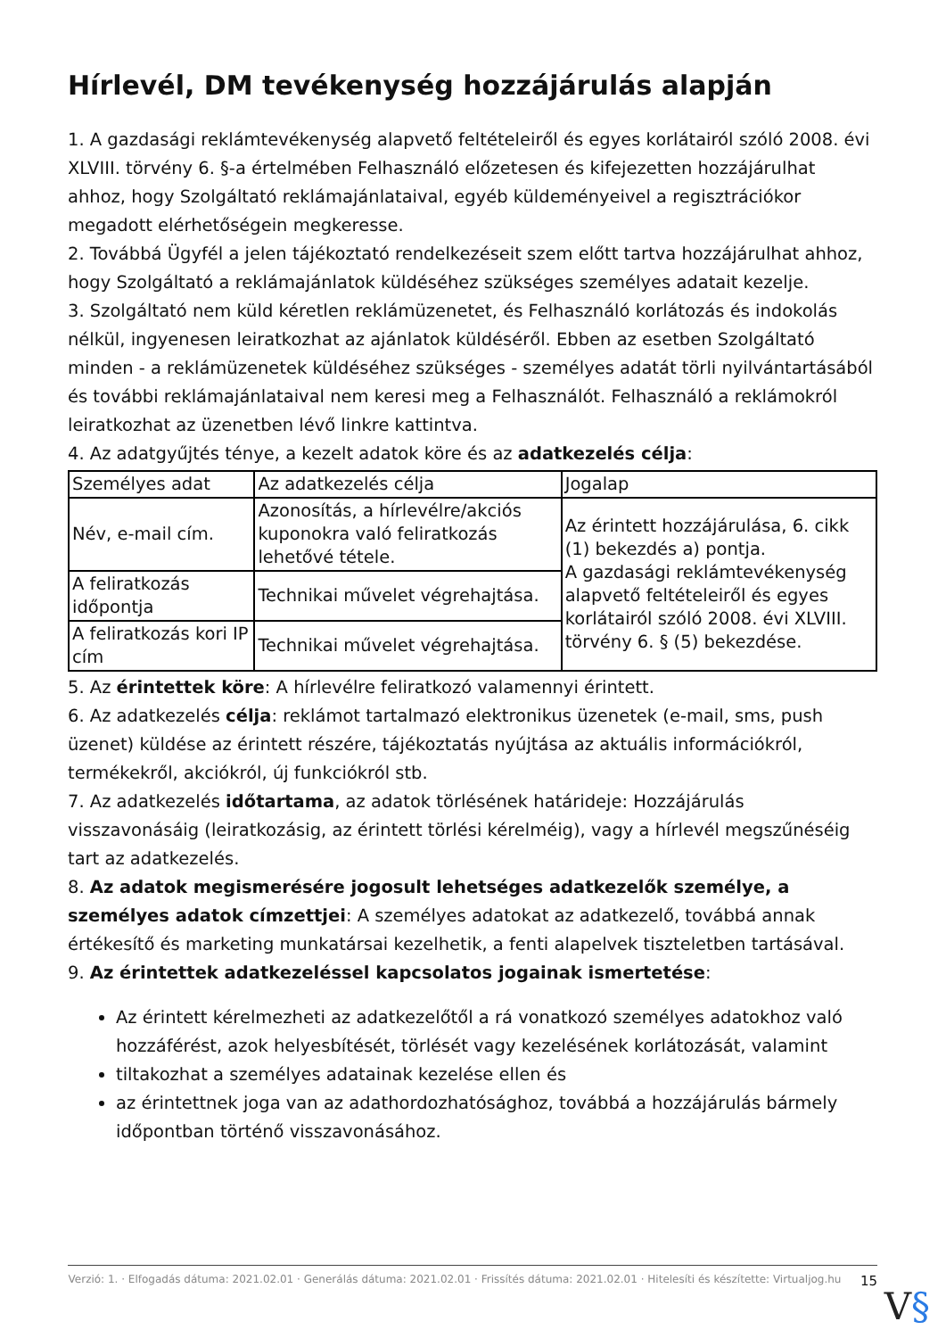Hírlevél, DM tevékenység hozzájárulás alapján
1. A gazdasági reklámtevékenység alapvető feltételeiről és egyes korlátairól szóló 2008. évi XLVIII. törvény 6. §-a értelmében Felhasználó előzetesen és kifejezetten hozzájárulhat ahhoz, hogy Szolgáltató reklámajánlataival, egyéb küldeményeivel a regisztrációkor megadott elérhetőségein megkeresse.
2. Továbbá Ügyfél a jelen tájékoztató rendelkezéseit szem előtt tartva hozzájárulhat ahhoz, hogy Szolgáltató a reklámajánlatok küldéséhez szükséges személyes adatait kezelje.
3. Szolgáltató nem küld kéretlen reklámüzenetet, és Felhasználó korlátozás és indokolás nélkül, ingyenesen leiratkozhat az ajánlatok küldéséről. Ebben az esetben Szolgáltató minden - a reklámüzenetek küldéséhez szükséges - személyes adatát törli nyilvántartásából és további reklámajánlataival nem keresi meg a Felhasználót. Felhasználó a reklámokról leiratkozhat az üzenetben lévő linkre kattintva.
4. Az adatgyűjtés ténye, a kezelt adatok köre és az adatkezelés célja:
| Személyes adat | Az adatkezelés célja | Jogalap |
| Név, e-mail cím. | Azonosítás, a hírlevélre/akciós kuponokra való feliratkozás lehetővé tétele. | Az érintett hozzájárulása, 6. cikk (1) bekezdés a) pontja. A gazdasági reklámtevékenység alapvető feltételeiről és egyes korlátairól szóló 2008. évi XLVIII. törvény 6. § (5) bekezdése. |
| A feliratkozás időpontja | Technikai művelet végrehajtása. | |
| A feliratkozás kori IP cím | Technikai művelet végrehajtása. | |
5. Az érintettek köre: A hírlevélre feliratkozó valamennyi érintett.
6. Az adatkezelés célja: reklámot tartalmazó elektronikus üzenetek (e-mail, sms, push üzenet) küldése az érintett részére, tájékoztatás nyújtása az aktuális információkról, termékekről, akciókról, új funkciókról stb.
7. Az adatkezelés időtartama, az adatok törlésének határideje: Hozzájárulás visszavonásáig (leiratkozásig, az érintett törlési kérelméig), vagy a hírlevél megszűnéséig tart az adatkezelés.
8. Az adatok megismerésére jogosult lehetséges adatkezelők személye, a személyes adatok címzettjei: A személyes adatokat az adatkezelő, továbbá annak értékesítő és marketing munkatársai kezelhetik, a fenti alapelvek tiszteletben tartásával.
9. Az érintettek adatkezeléssel kapcsolatos jogainak ismertetése:
Az érintett kérelmezheti az adatkezelőtől a rá vonatkozó személyes adatokhoz való hozzáférést, azok helyesbítését, törlését vagy kezelésének korlátozását, valamint
tiltakozhat a személyes adatainak kezelése ellen és
az érintettnek joga van az adathordozhatósághoz, továbbá a hozzájárulás bármely időpontban történő visszavonásához.
Verzió: 1. · Elfogadás dátuma: 2021.02.01 · Generálás dátuma: 2021.02.01 · Frissítés dátuma: 2021.02.01 · Hitelesíti és készítette: Virtualjog.hu
15
V§